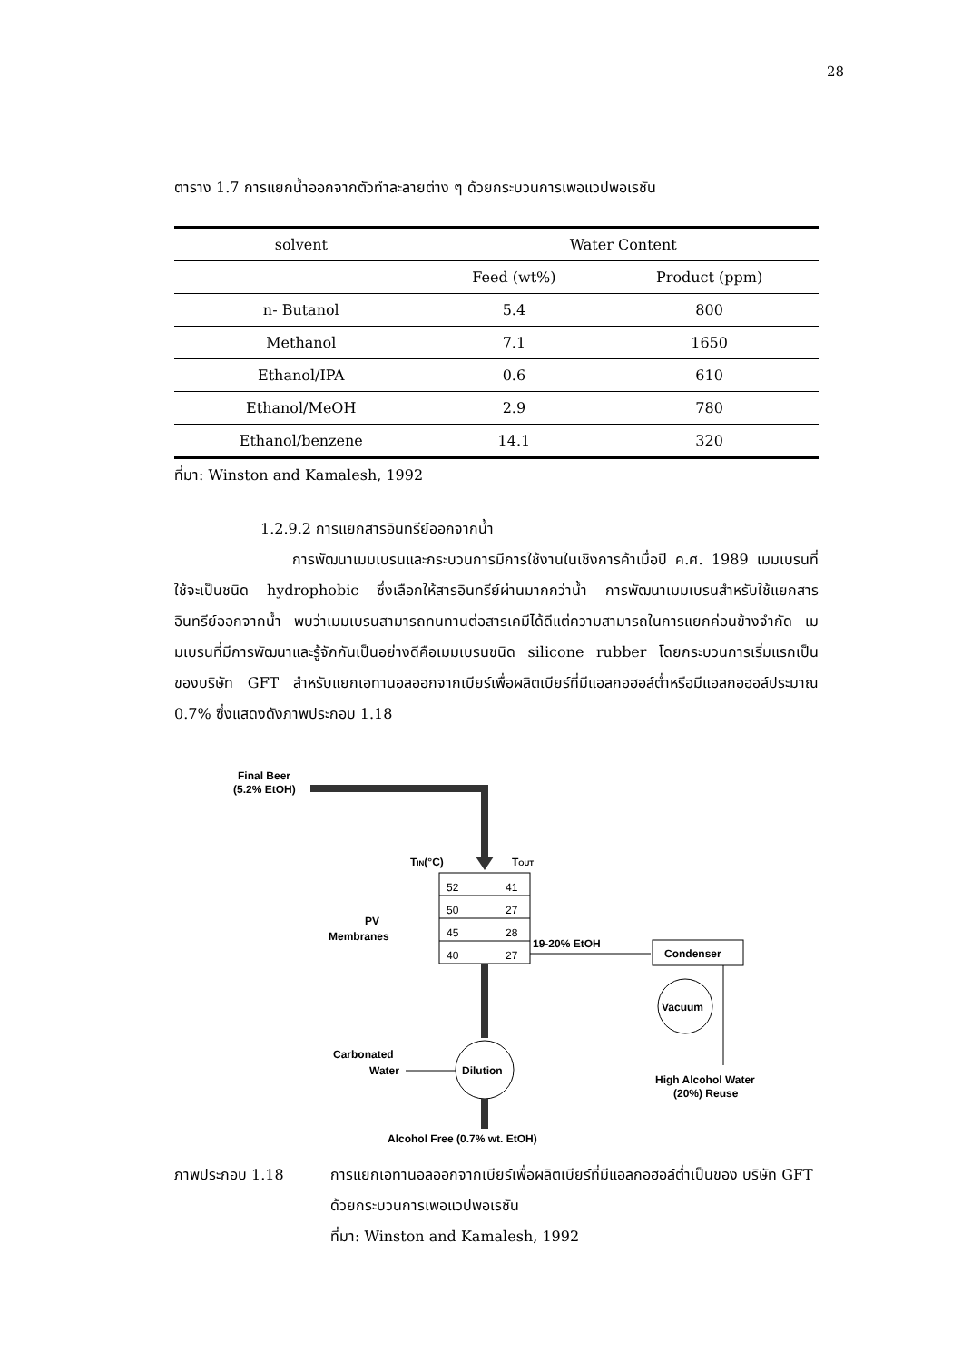28
ตาราง 1.7 การแยกน้ำออกจากตัวทำละลายต่าง ๆ ด้วยกระบวนการเพอแวปพอเรชัน
| solvent | Water Content | |
| --- | --- | --- |
| | Feed (wt%) | Product (ppm) |
| n- Butanol | 5.4 | 800 |
| Methanol | 7.1 | 1650 |
| Ethanol/IPA | 0.6 | 610 |
| Ethanol/MeOH | 2.9 | 780 |
| Ethanol/benzene | 14.1 | 320 |
ที่มา: Winston and Kamalesh, 1992
1.2.9.2 การแยกสารอินทรีย์ออกจากน้ำ
การพัฒนาเมมเบรนและกระบวนการมีการใช้งานในเชิงการค้าเมื่อปี ค.ศ. 1989 เมมเบรนที่ใช้จะเป็นชนิด hydrophobic ซึ่งเลือกให้สารอินทรีย์ผ่านมากกว่าน้ำ การพัฒนาเมมเบรนสำหรับใช้แยกสารอินทรีย์ออกจากน้ำ พบว่าเมมเบรนสามารถทนทานต่อสารเคมีได้ดีแต่ความสามารถในการแยกค่อนข้างจำกัด เมมเบรนที่มีการพัฒนาและรู้จักกันเป็นอย่างดีคือเมมเบรนชนิด silicone rubber โดยกระบวนการเริ่มแรกเป็นของบริษัท GFT สำหรับแยกเอทานอลออกจากเบียร์เพื่อผลิตเบียร์ที่มีแอลกอฮอล์ต่ำหรือมีแอลกอฮอล์ประมาณ 0.7% ซึ่งแสดงดังภาพประกอบ 1.18
Final Beer
(5.2% EtOH)
TIN(°C)
TOUT
52
41
50
27
45
28
40
27
PV
Membranes
19-20% EtOH
Condenser
Vacuum
High Alcohol Water
(20%) Reuse
Dilution
Carbonated
Water
Alcohol Free (0.7% wt. EtOH)
ภาพประกอบ 1.18 การแยกเอทานอลออกจากเบียร์เพื่อผลิตเบียร์ที่มีแอลกอฮอล์ต่ำเป็นของ บริษัท GFT ด้วยกระบวนการเพอแวปพอเรชัน
ที่มา: Winston and Kamalesh, 1992